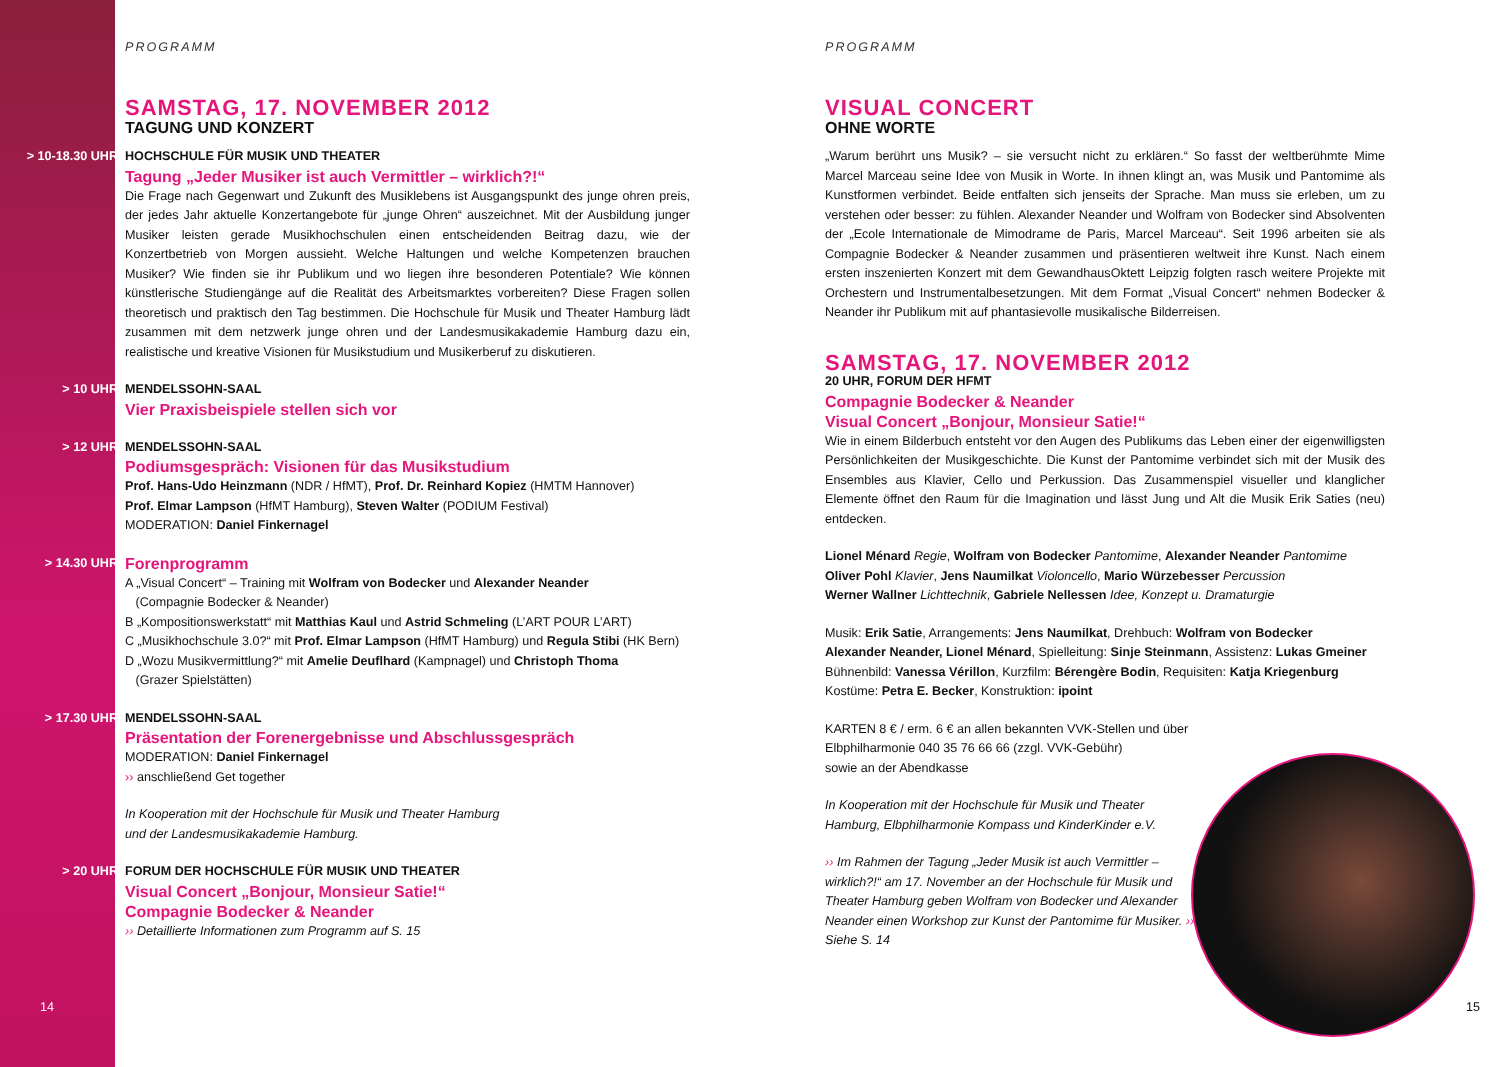14
PROGRAMM
SAMSTAG, 17. NOVEMBER 2012
TAGUNG UND KONZERT
> 10-18.30 UHR HOCHSCHULE FÜR MUSIK UND THEATER
Tagung „Jeder Musiker ist auch Vermittler – wirklich?!“
Die Frage nach Gegenwart und Zukunft des Musiklebens ist Ausgangspunkt des junge ohren preis, der jedes Jahr aktuelle Konzertangebote für „junge Ohren“ auszeichnet. Mit der Ausbildung junger Musiker leisten gerade Musikhochschulen einen entscheidenden Beitrag dazu, wie der Konzertbetrieb von Morgen aussieht. Welche Haltungen und welche Kompetenzen brauchen Musiker? Wie finden sie ihr Publikum und wo liegen ihre besonderen Potentiale? Wie können künstlerische Studiengänge auf die Realität des Arbeitsmarktes vorbereiten? Diese Fragen sollen theoretisch und praktisch den Tag bestimmen. Die Hochschule für Musik und Theater Hamburg lädt zusammen mit dem netzwerk junge ohren und der Landesmusikakademie Hamburg dazu ein, realistische und kreative Visionen für Musikstudium und Musikerberuf zu diskutieren.
> 10 UHR MENDELSSOHN-SAAL
Vier Praxisbeispiele stellen sich vor
> 12 UHR MENDELSSOHN-SAAL
Podiumsgespräch: Visionen für das Musikstudium
Prof. Hans-Udo Heinzmann (NDR / HfMT), Prof. Dr. Reinhard Kopiez (HMTM Hannover)
Prof. Elmar Lampson (HfMT Hamburg), Steven Walter (PODIUM Festival)
MODERATION: Daniel Finkernagel
> 14.30 UHR
Forenprogramm
A „Visual Concert“ – Training mit Wolfram von Bodecker und Alexander Neander
(Compagnie Bodecker & Neander)
B „Kompositionswerkstatt“ mit Matthias Kaul und Astrid Schmeling (L’ART POUR L’ART)
C „Musikhochschule 3.0?“ mit Prof. Elmar Lampson (HfMT Hamburg) und Regula Stibi (HK Bern)
D „Wozu Musikvermittlung?“ mit Amelie Deuflhard (Kampnagel) und Christoph Thoma
(Grazer Spielstätten)
> 17.30 UHR MENDELSSOHN-SAAL
Präsentation der Forenergebnisse und Abschlussgespräch
MODERATION: Daniel Finkernagel
›› anschließend Get together
In Kooperation mit der Hochschule für Musik und Theater Hamburg
und der Landesmusikakademie Hamburg.
> 20 UHR FORUM DER HOCHSCHULE FÜR MUSIK UND THEATER
Visual Concert „Bonjour, Monsieur Satie!“
Compagnie Bodecker & Neander
›› Detaillierte Informationen zum Programm auf S. 15
PROGRAMM
VISUAL CONCERT
OHNE WORTE
„Warum berührt uns Musik? – sie versucht nicht zu erklären.“ So fasst der weltberühmte Mime Marcel Marceau seine Idee von Musik in Worte. In ihnen klingt an, was Musik und Pantomime als Kunstformen verbindet. Beide entfalten sich jenseits der Sprache. Man muss sie erleben, um zu verstehen oder besser: zu fühlen. Alexander Neander und Wolfram von Bodecker sind Absolventen der „Ecole Internationale de Mimodrame de Paris, Marcel Marceau“. Seit 1996 arbeiten sie als Compagnie Bodecker & Neander zusammen und präsentieren weltweit ihre Kunst. Nach einem ersten inszenierten Konzert mit dem GewandhausOktett Leipzig folgten rasch weitere Projekte mit Orchestern und Instrumentalbesetzungen. Mit dem Format „Visual Concert“ nehmen Bodecker & Neander ihr Publikum mit auf phantasievolle musikalische Bilderreisen.
SAMSTAG, 17. NOVEMBER 2012
20 UHR, FORUM DER HFMT
Compagnie Bodecker & Neander
Visual Concert „Bonjour, Monsieur Satie!“
Wie in einem Bilderbuch entsteht vor den Augen des Publikums das Leben einer der eigenwilligsten Persönlichkeiten der Musikgeschichte. Die Kunst der Pantomime verbindet sich mit der Musik des Ensembles aus Klavier, Cello und Perkussion. Das Zusammenspiel visueller und klanglicher Elemente öffnet den Raum für die Imagination und lässt Jung und Alt die Musik Erik Saties (neu) entdecken.
Lionel Ménard Regie, Wolfram von Bodecker Pantomime, Alexander Neander Pantomime
Oliver Pohl Klavier, Jens Naumilkat Violoncello, Mario Würzebesser Percussion
Werner Wallner Lichttechnik, Gabriele Nellessen Idee, Konzept u. Dramaturgie
Musik: Erik Satie, Arrangements: Jens Naumilkat, Drehbuch: Wolfram von Bodecker
Alexander Neander, Lionel Ménard, Spielleitung: Sinje Steinmann, Assistenz: Lukas Gmeiner
Bühnenbild: Vanessa Vérillon, Kurzfilm: Bérengère Bodin, Requisiten: Katja Kriegenburg
Kostüme: Petra E. Becker, Konstruktion: ipoint
KARTEN 8 € / erm. 6 € an allen bekannten VVK-Stellen und über Elbphilharmonie 040 35 76 66 66 (zzgl. VVK-Gebühr)
sowie an der Abendkasse
In Kooperation mit der Hochschule für Musik und Theater Hamburg, Elbphilharmonie Kompass und KinderKinder e.V.
›› Im Rahmen der Tagung „Jeder Musik ist auch Vermittler – wirklich?!“ am 17. November an der Hochschule für Musik und Theater Hamburg geben Wolfram von Bodecker und Alexander Neander einen Workshop zur Kunst der Pantomime für Musiker. ›› Siehe S. 14
15